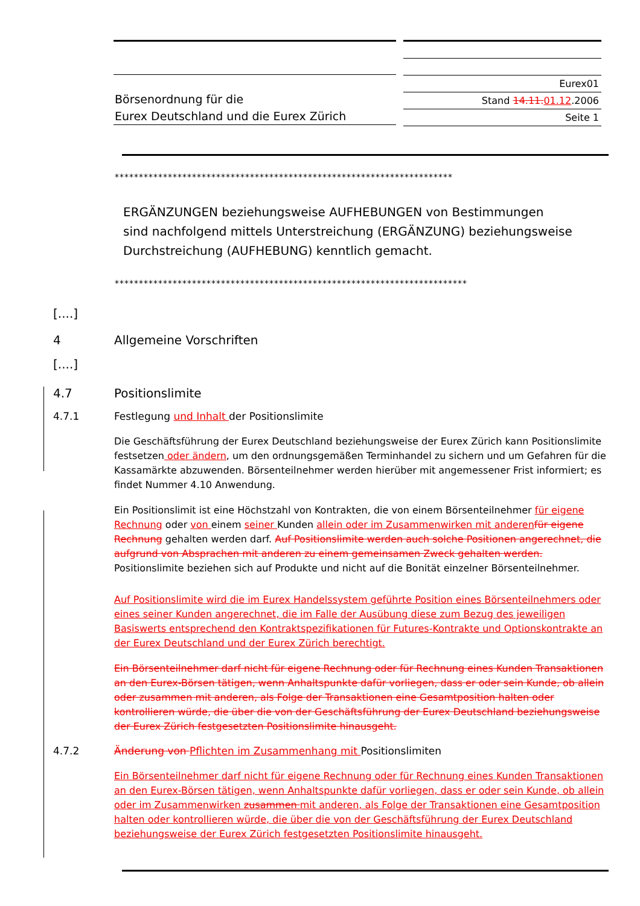Börsenordnung für die
Eurex Deutschland und die Eurex Zürich
Eurex01
Stand 14.11. 01.12.2006
Seite 1
**********************************************************************
ERGÄNZUNGEN beziehungsweise AUFHEBUNGEN von Bestimmungen
sind nachfolgend mittels Unterstreichung (ERGÄNZUNG) beziehungsweise
Durchstreichung (AUFHEBUNG) kenntlich gemacht.
*************************************************************************
[....]
4 Allgemeine Vorschriften
[....]
4.7 Positionslimite
4.7.1 Festlegung und Inhalt der Positionslimite
Die Geschäftsführung der Eurex Deutschland beziehungsweise der Eurex Zürich kann Positionslimite festsetzen oder ändern, um den ordnungsgemäßen Terminhandel zu sichern und um Gefahren für die Kassamärkte abzuwenden. Börsenteilnehmer werden hierüber mit angemessener Frist informiert; es findet Nummer 4.10 Anwendung.
Ein Positionslimit ist eine Höchstzahl von Kontrakten, die von einem Börsenteilnehmer für eigene Rechnung oder von einem seiner Kunden allein oder im Zusammenwirken mit anderen für eigene Rechnung gehalten werden darf. Auf Positionslimite werden auch solche Positionen angerechnet, die aufgrund von Absprachen mit anderen zu einem gemeinsamen Zweck gehalten werden. Positionslimite beziehen sich auf Produkte und nicht auf die Bonität einzelner Börsenteilnehmer.
Auf Positionslimite wird die im Eurex Handelssystem geführte Position eines Börsenteilnehmers oder eines seiner Kunden angerechnet, die im Falle der Ausübung diese zum Bezug des jeweiligen Basiswerts entsprechend den Kontraktspezifikationen für Futures-Kontrakte und Optionskontrakte an der Eurex Deutschland und der Eurex Zürich berechtigt.
Ein Börsenteilnehmer darf nicht für eigene Rechnung oder für Rechnung eines Kunden Transaktionen an den Eurex-Börsen tätigen, wenn Anhaltspunkte dafür vorliegen, dass er oder sein Kunde, ob allein oder zusammen mit anderen, als Folge der Transaktionen eine Gesamtposition halten oder kontrollieren würde, die über die von der Geschäftsführung der Eurex Deutschland beziehungsweise der Eurex Zürich festgesetzten Positionslimite hinausgeht.
4.7.2 Änderung von Pflichten im Zusammenhang mit Positionslimiten
Ein Börsenteilnehmer darf nicht für eigene Rechnung oder für Rechnung eines Kunden Transaktionen an den Eurex-Börsen tätigen, wenn Anhaltspunkte dafür vorliegen, dass er oder sein Kunde, ob allein oder im Zusammenwirken zusammen mit anderen, als Folge der Transaktionen eine Gesamtposition halten oder kontrollieren würde, die über die von der Geschäftsführung der Eurex Deutschland beziehungsweise der Eurex Zürich festgesetzten Positionslimite hinausgeht.